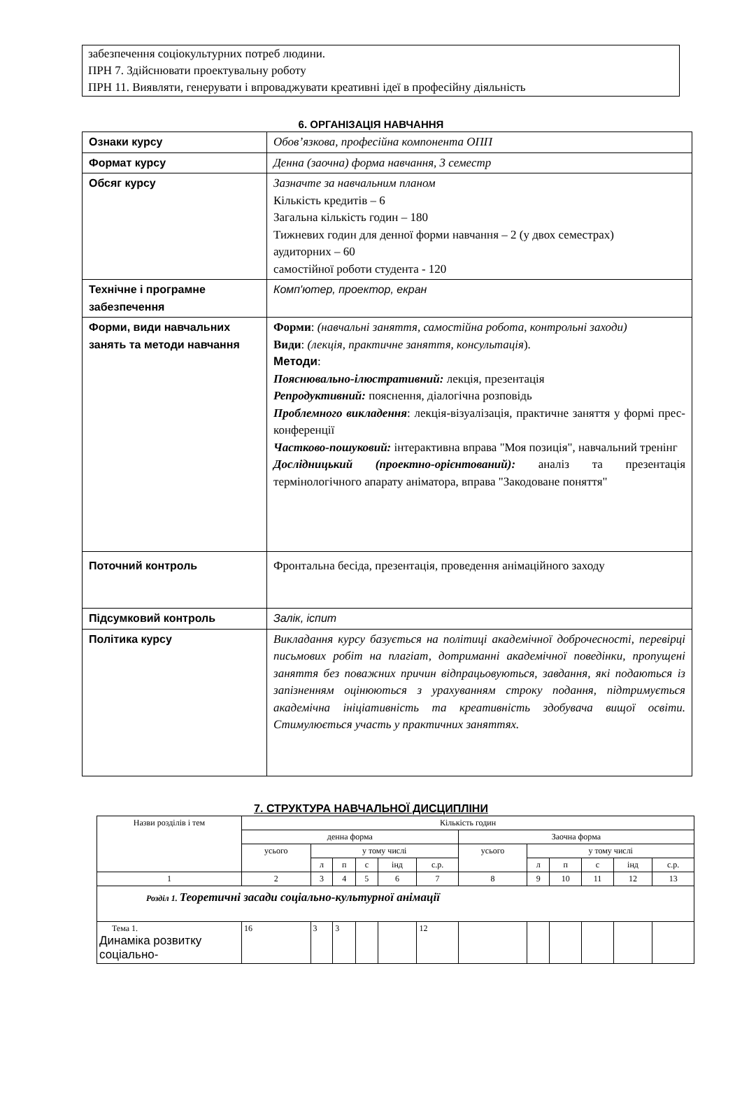забезпечення соціокультурних потреб людини.
ПРН 7. Здійснювати проектувальну роботу
ПРН 11. Виявляти, генерувати і впроваджувати креативні ідеї в професійну діяльність
6. ОРГАНІЗАЦІЯ НАВЧАННЯ
| Ознаки курсу | Обов’язкова, професійна компонента ОПП |
| Формат курсу | Денна (заочна) форма навчання, 3 семестр |
| Обсяг курсу | Зазначте за навчальним планом Кількість кредитів – 6 Загальна кількість годин – 180 Тижневих годин для денної форми навчання – 2 (у двох семестрах) аудиторних – 60 самостійної роботи студента - 120 |
| Технічне і програмне забезпечення | Комп'ютер, проектор, екран |
| Форми, види навчальних занять та методи навчання | Форми : (навчальні заняття, самостійна робота, контрольні заходи) Види : (лекція, практичне заняття, консультація ). Методи : Пояснювально-ілюстративний: лекція, презентація Репродуктивний: пояснення, діалогічна розповідь Проблемного викладення : лекція-візуалізація, практичне заняття у формі прес-конференції Частково-пошуковий: інтерактивна вправа "Моя позиція", навчальний тренінг Дослідницький (проектно-орієнтований): аналіз та презентація термінологічного апарату аніматора, вправа "Закодоване поняття" |
| Поточний контроль | Фронтальна бесіда, презентація, проведення анімаційного заходу |
| Підсумковий контроль | Залік, іспит |
| Політика курсу | Викладання курсу базується на політиці академічної доброчесності, перевірці письмових робіт на плагіат, дотриманні академічної поведінки, пропущені заняття без поважних причин відпрацьовуються, завдання, які подаються із запізненням оцінюються з урахуванням строку подання, підтримується академічна ініціативність та креативність здобувача вищої освіти. Стимулюється участь у практичних заняттях. |
7. СТРУКТУРА НАВЧАЛЬНОЇ ДИСЦИПЛІНИ
| Назви розділів і тем | Кількість годин | | | | | | | | | | | |
| | денна форма | | | | | | Заочна форма | | | | | |
| | усього | у тому числі | | | | | усього | у тому числі | | | | |
| | | л | п | с | інд | с.р. | | л | п | с | інд | с.р. |
| 1 | 2 | 3 | 4 | 5 | 6 | 7 | 8 | 9 | 10 | 11 | 12 | 13 |
| Розділ 1. Теоретичні засади соціально-культурної анімації | | | | | | | | | | | | |
| Тема 1. Динаміка розвитку соціально- | 16 | 3 | 3 | | | 12 | | | | | | |